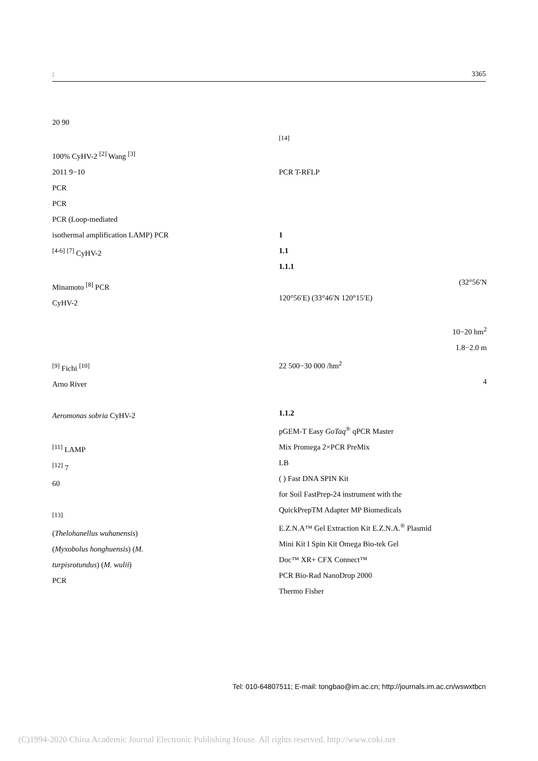: 3365
20 90
100% CyHV-2 <sup>[2]</sup> Wang <sup>[3]</sup>
2011 9−10
PCR
PCR
PCR (Loop-mediated
isothermal amplification LAMP) PCR
<sup>[4-6]</sup> <sup>[7]</sup> CyHV-2
Minamoto <sup>[8]</sup> PCR
CyHV-2
<sup>[9]</sup> Fichi <sup>[10]</sup>
Arno River
Aeromonas sobria CyHV-2
<sup>[11]</sup> LAMP
<sup>[12]</sup> 7
60
<sup>[13]</sup>
(Thelohanellus wuhanensis)
(Myxobolus honghuensis) (M.
turpisrotundus) (M. wulii)
PCR
<sup>[14]</sup>
PCR T-RFLP
1
1.1
1.1.1
(32°56′N
120°56′E) (33°46′N 120°15′E)
10−20 hm<sup>2</sup>
1.8−2.0 m
22 500−30 000 /hm<sup>2</sup>
4
1.1.2
pGEM-T Easy GoTaq<sup>®</sup> qPCR Master
Mix Promega 2×PCR PreMix
LB
( ) Fast DNA SPIN Kit
for Soil FastPrep-24 instrument with the
QuickPrepTM Adapter MP Biomedicals
E.Z.N.A™ Gel Extraction Kit E.Z.N.A.<sup>®</sup> Plasmid
Mini Kit I Spin Kit Omega Bio-tek Gel
Doc™ XR+ CFX Connect™
PCR Bio-Rad NanoDrop 2000
Thermo Fisher
Tel: 010-64807511; E-mail: tongbao@im.ac.cn; http://journals.im.ac.cn/wswxtbcn
(C)1994-2020 China Academic Journal Electronic Publishing House. All rights reserved. http://www.cnki.net